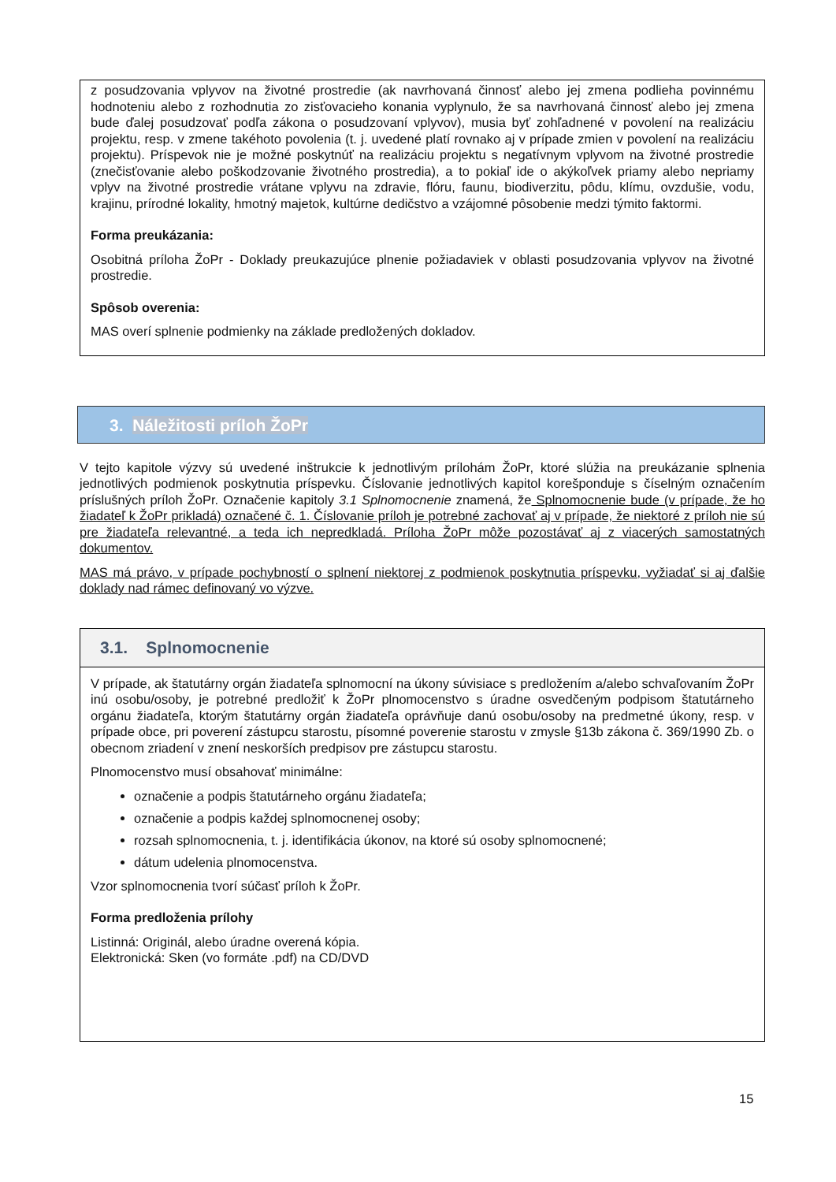z posudzovania vplyvov na životné prostredie (ak navrhovaná činnosť alebo jej zmena podlieha povinnému hodnoteniu alebo z rozhodnutia zo zisťovacieho konania vyplynulo, že sa navrhovaná činnosť alebo jej zmena bude ďalej posudzovať podľa zákona o posudzovaní vplyvov), musia byť zohľadnené v povolení na realizáciu projektu, resp. v zmene takéhoto povolenia (t. j. uvedené platí rovnako aj v prípade zmien v povolení na realizáciu projektu). Príspevok nie je možné poskytnúť na realizáciu projektu s negatívnym vplyvom na životné prostredie (znečisťovanie alebo poškodzovanie životného prostredia), a to pokiaľ ide o akýkoľvek priamy alebo nepriamy vplyv na životné prostredie vrátane vplyvu na zdravie, flóru, faunu, biodiverzitu, pôdu, klímu, ovzdušie, vodu, krajinu, prírodné lokality, hmotný majetok, kultúrne dedičstvo a vzájomné pôsobenie medzi týmito faktormi.
Forma preukázania:
Osobitná príloha ŽoPr - Doklady preukazujúce plnenie požiadaviek v oblasti posudzovania vplyvov na životné prostredie.
Spôsob overenia:
MAS overí splnenie podmienky na základe predložených dokladov.
3. Náležitosti príloh ŽoPr
V tejto kapitole výzvy sú uvedené inštrukcie k jednotlivým prílohám ŽoPr, ktoré slúžia na preukázanie splnenia jednotlivých podmienok poskytnutia príspevku. Číslovanie jednotlivých kapitol korešponduje s číselným označením príslušných príloh ŽoPr. Označenie kapitoly 3.1 Splnomocnenie znamená, že Splnomocnenie bude (v prípade, že ho žiadateľ k ŽoPr prikladá) označené č. 1. Číslovanie príloh je potrebné zachovať aj v prípade, že niektoré z príloh nie sú pre žiadateľa relevantné, a teda ich nepredkladá. Príloha ŽoPr môže pozostávať aj z viacerých samostatných dokumentov.
MAS má právo, v prípade pochybností o splnení niektorej z podmienok poskytnutia príspevku, vyžiadať si aj ďalšie doklady nad rámec definovaný vo výzve.
3.1. Splnomocnenie
V prípade, ak štatutárny orgán žiadateľa splnomocní na úkony súvisiace s predložením a/alebo schvaľovaním ŽoPr inú osobu/osoby, je potrebné predložiť k ŽoPr plnomocenstvo s úradne osvedčeným podpisom štatutárneho orgánu žiadateľa, ktorým štatutárny orgán žiadateľa oprávňuje danú osobu/osoby na predmetné úkony, resp. v prípade obce, pri poverení zástupcu starostu, písomné poverenie starostu v zmysle §13b zákona č. 369/1990 Zb. o obecnom zriadení v znení neskorších predpisov pre zástupcu starostu.
Plnomocenstvo musí obsahovať minimálne:
označenie a podpis štatutárneho orgánu žiadateľa;
označenie a podpis každej splnomocnenej osoby;
rozsah splnomocnenia, t. j. identifikácia úkonov, na ktoré sú osoby splnomocnené;
dátum udelenia plnomocenstva.
Vzor splnomocnenia tvorí súčasť príloh k ŽoPr.
Forma predloženia prílohy
Listinná: Originál, alebo úradne overená kópia.
Elektronická: Sken (vo formáte .pdf) na CD/DVD
15